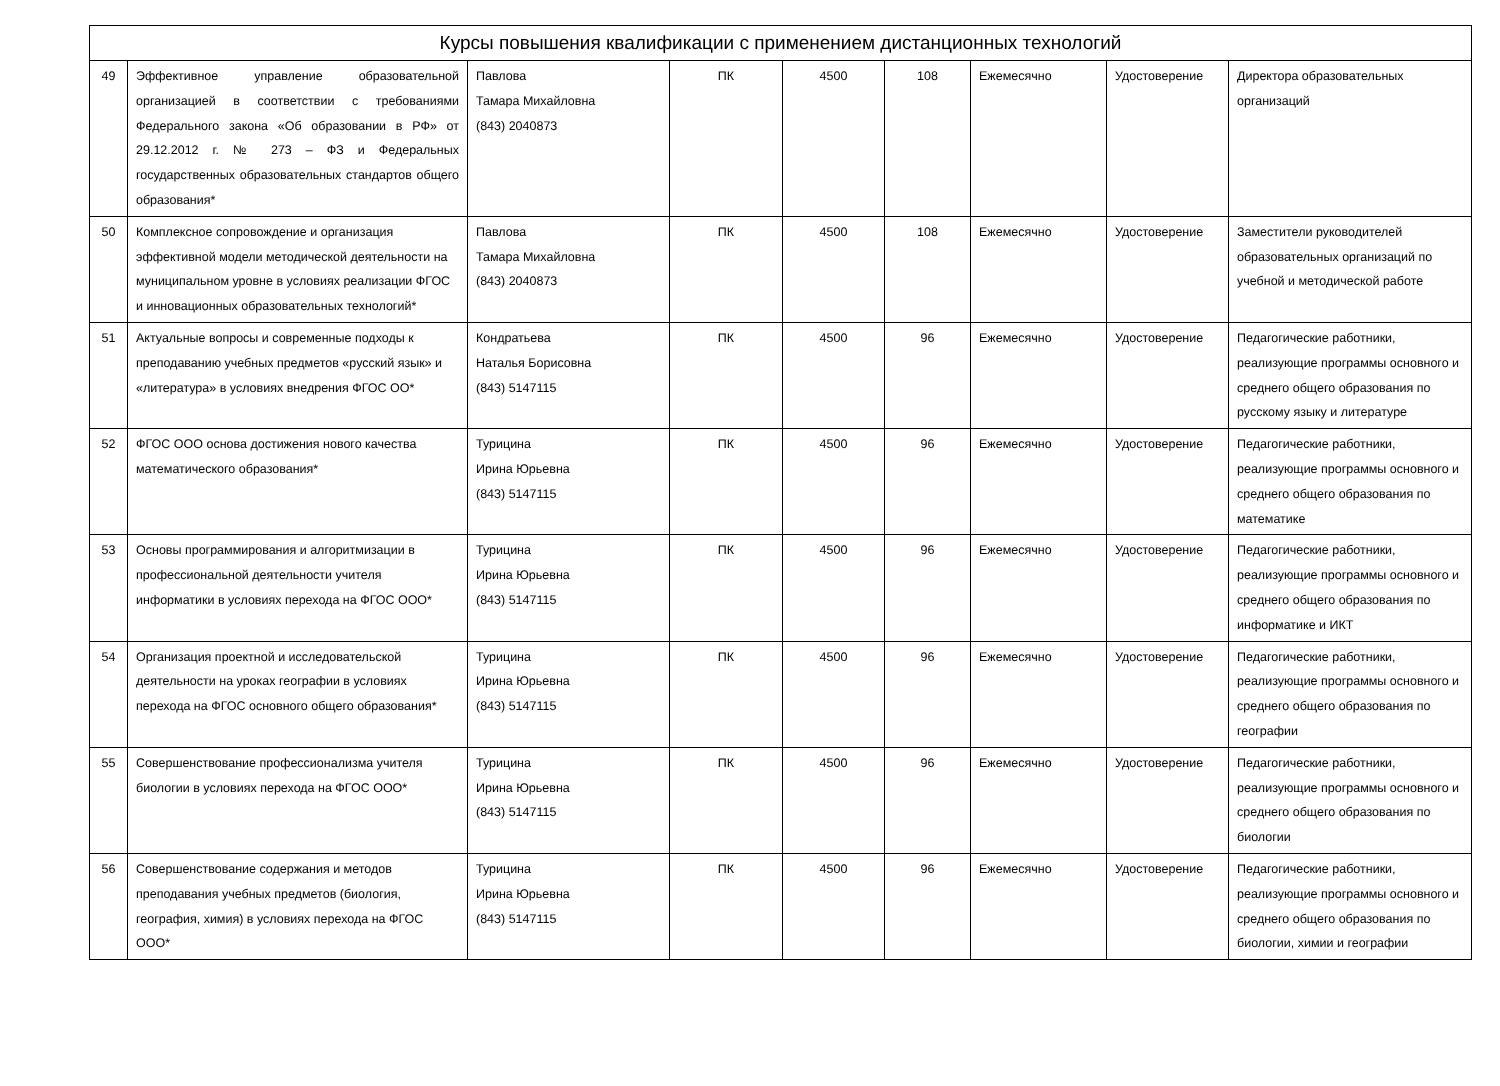| Курсы повышения квалификации с применением дистанционных технологий | | | | | | | | |
| --- | --- | --- | --- | --- | --- | --- | --- | --- |
| 49 | Эффективное управление образовательной организацией в соответствии с требованиями Федерального закона «Об образовании в РФ» от 29.12.2012 г. № 273 – ФЗ и Федеральных государственных образовательных стандартов общего образования* | Павлова Тамара Михайловна (843) 2040873 | ПК | 4500 | 108 | Ежемесячно | Удостоверение | Директора образовательных организаций |
| 50 | Комплексное сопровождение и организация эффективной модели методической деятельности на муниципальном уровне в условиях реализации ФГОС и инновационных образовательных технологий* | Павлова Тамара Михайловна (843) 2040873 | ПК | 4500 | 108 | Ежемесячно | Удостоверение | Заместители руководителей образовательных организаций по учебной и методической работе |
| 51 | Актуальные вопросы и современные подходы к преподаванию учебных предметов «русский язык» и «литература» в условиях внедрения ФГОС ОО* | Кондратьева Наталья Борисовна (843) 5147115 | ПК | 4500 | 96 | Ежемесячно | Удостоверение | Педагогические работники, реализующие программы основного и среднего общего образования по русскому языку и литературе |
| 52 | ФГОС ООО основа достижения нового качества математического образования* | Турицина Ирина Юрьевна (843) 5147115 | ПК | 4500 | 96 | Ежемесячно | Удостоверение | Педагогические работники, реализующие программы основного и среднего общего образования по математике |
| 53 | Основы программирования и алгоритмизации в профессиональной деятельности учителя информатики в условиях перехода на ФГОС ООО* | Турицина Ирина Юрьевна (843) 5147115 | ПК | 4500 | 96 | Ежемесячно | Удостоверение | Педагогические работники, реализующие программы основного и среднего общего образования по информатике и ИКТ |
| 54 | Организация проектной и исследовательской деятельности на уроках географии в условиях перехода на ФГОС основного общего образования* | Турицина Ирина Юрьевна (843) 5147115 | ПК | 4500 | 96 | Ежемесячно | Удостоверение | Педагогические работники, реализующие программы основного и среднего общего образования по географии |
| 55 | Совершенствование профессионализма учителя биологии в условиях перехода на ФГОС ООО* | Турицина Ирина Юрьевна (843) 5147115 | ПК | 4500 | 96 | Ежемесячно | Удостоверение | Педагогические работники, реализующие программы основного и среднего общего образования по биологии |
| 56 | Совершенствование содержания и методов преподавания учебных предметов (биология, география, химия) в условиях перехода на ФГОС ООО* | Турицина Ирина Юрьевна (843) 5147115 | ПК | 4500 | 96 | Ежемесячно | Удостоверение | Педагогические работники, реализующие программы основного и среднего общего образования по биологии, химии и географии |